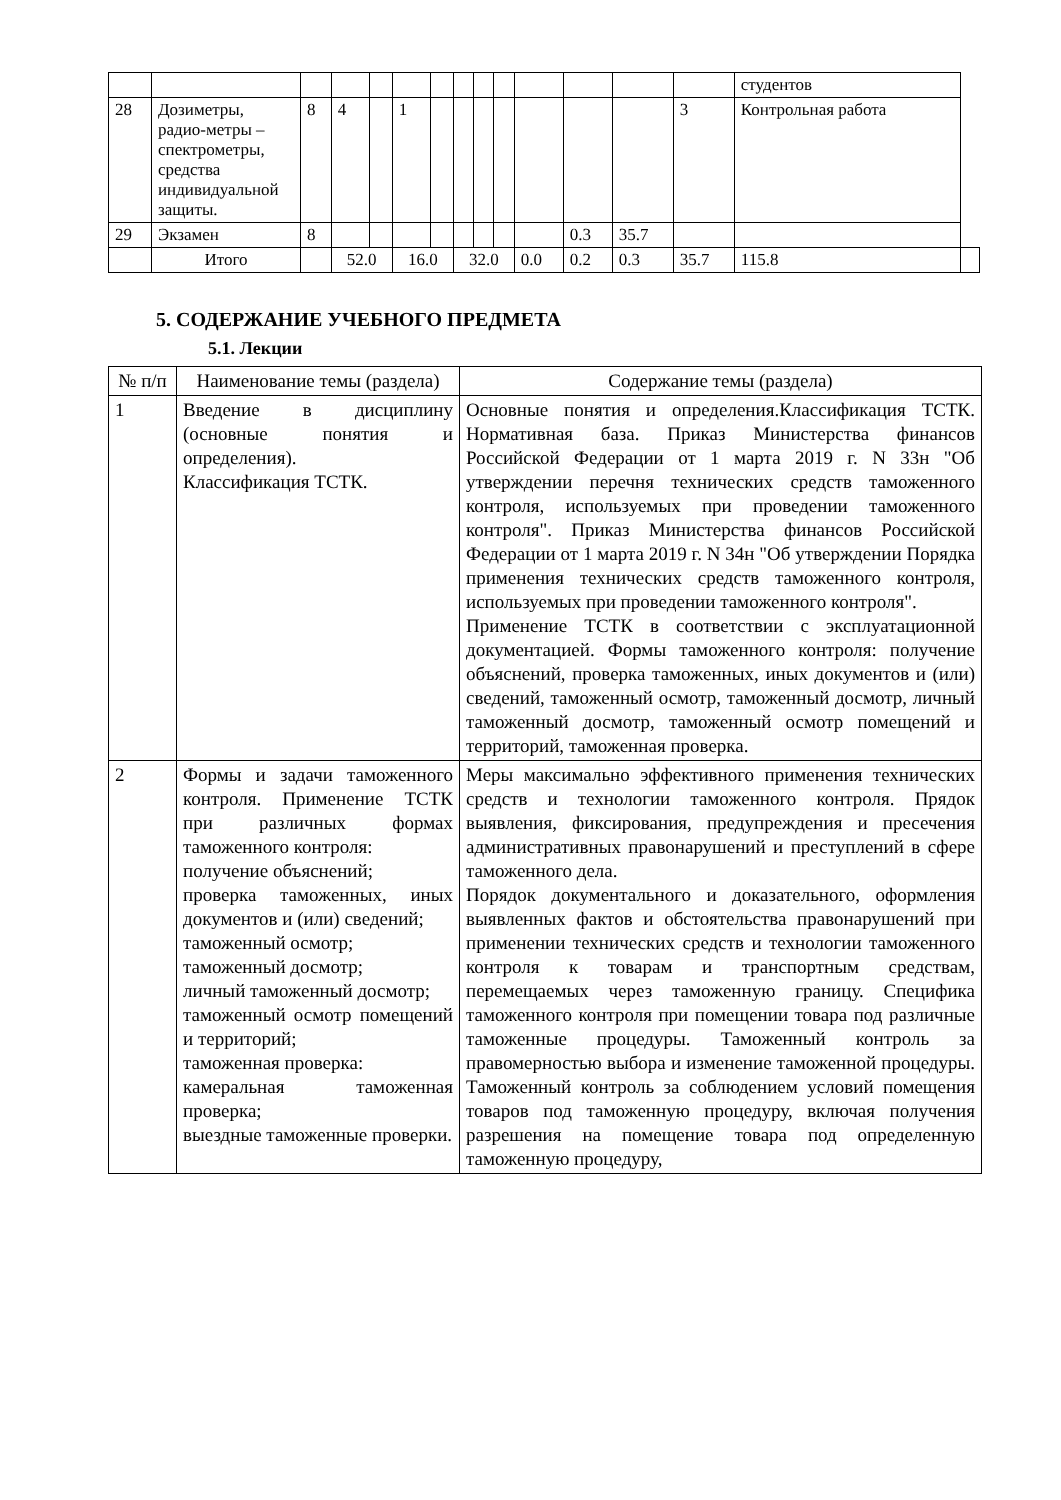| | | | | | | | | | | | | | | студентов | |
| 28 | Дозиметры, радио-метры – спектрометры, средства индивидуальной защиты. | 8 | 4 | | 1 | | | | | | | | 3 | Контрольная работа | |
| 29 | Экзамен | 8 | | | | | | | | | 0.3 | 35.7 | | | |
| | Итого | | 52.0 | | 16.0 | | 32.0 | | | 0.0 | 0.2 | 0.3 | 35.7 | 115.8 | |
5. СОДЕРЖАНИЕ УЧЕБНОГО ПРЕДМЕТА
5.1. Лекции
| № п/п | Наименование темы (раздела) | Содержание темы (раздела) |
| --- | --- | --- |
| 1 | Введение в дисциплину (основные понятия и определения). Классификация ТСТК. | Основные понятия и определения.Классификация ТСТК. Нормативная база. Приказ Министерства финансов Российской Федерации от 1 марта 2019 г. N 33н "Об утверждении перечня технических средств таможенного контроля, используемых при проведении таможенного контроля". Приказ Министерства финансов Российской Федерации от 1 марта 2019 г. N 34н "Об утверждении Порядка применения технических средств таможенного контроля, используемых при проведении таможенного контроля". Применение ТСТК в соответствии с эксплуатационной документацией. Формы таможенного контроля: получение объяснений, проверка таможенных, иных документов и (или) сведений, таможенный осмотр, таможенный досмотр, личный таможенный досмотр, таможенный осмотр помещений и территорий, таможенная проверка. |
| 2 | Формы и задачи таможенного контроля. Применение ТСТК при различных формах таможенного контроля: получение объяснений; проверка таможенных, иных документов и (или) сведений; таможенный осмотр; таможенный досмотр; личный таможенный досмотр; таможенный осмотр помещений и территорий; таможенная проверка: камеральная таможенная проверка; выездные таможенные проверки. | Меры максимально эффективного применения технических средств и технологии таможенного контроля. Прядок выявления, фиксирования, предупреждения и пресечения административных правонарушений и преступлений в сфере таможенного дела. Порядок документального и доказательного, оформления выявленных фактов и обстоятельства правонарушений при применении технических средств и технологии таможенного контроля к товарам и транспортным средствам, перемещаемых через таможенную границу. Специфика таможенного контроля при помещении товара под различные таможенные процедуры. Таможенный контроль за правомерностью выбора и изменение таможенной процедуры. Таможенный контроль за соблюдением условий помещения товаров под таможенную процедуру, включая получения разрешения на помещение товара под определенную таможенную процедуру, |